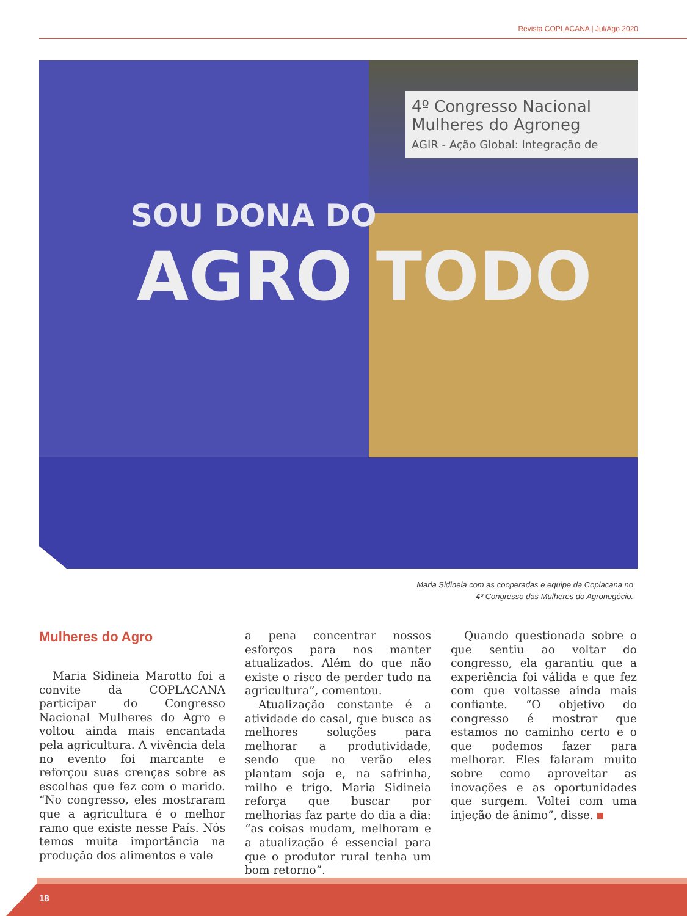Revista COPLACANA | Jul/Ago 2020
4º Congresso Nacional Mulheres do Agroneg
AGIR - Ação Global: Integração de
SOU DONA DO
AGRO TODO
Maria Sidineia com as cooperadas e equipe da Coplacana no
4º Congresso das Mulheres do Agronegócio.
Mulheres do Agro
Maria Sidineia Marotto foi a convite da COPLACANA participar do Congresso Nacional Mulheres do Agro e voltou ainda mais encantada pela agricultura. A vivência dela no evento foi marcante e reforçou suas crenças sobre as escolhas que fez com o marido. “No congresso, eles mostraram que a agricultura é o melhor ramo que existe nesse País. Nós temos muita importância na produção dos alimentos e vale
a pena concentrar nossos esforços para nos manter atualizados. Além do que não existe o risco de perder tudo na agricultura”, comentou.
Atualização constante é a atividade do casal, que busca as melhores soluções para melhorar a produtividade, sendo que no verão eles plantam soja e, na safrinha, milho e trigo. Maria Sidineia reforça que buscar por melhorias faz parte do dia a dia: “as coisas mudam, melhoram e a atualização é essencial para que o produtor rural tenha um bom retorno”.
Quando questionada sobre o que sentiu ao voltar do congresso, ela garantiu que a experiência foi válida e que fez com que voltasse ainda mais confiante. “O objetivo do congresso é mostrar que estamos no caminho certo e o que podemos fazer para melhorar. Eles falaram muito sobre como aproveitar as inovações e as oportunidades que surgem. Voltei com uma injeção de ânimo”, disse.
18